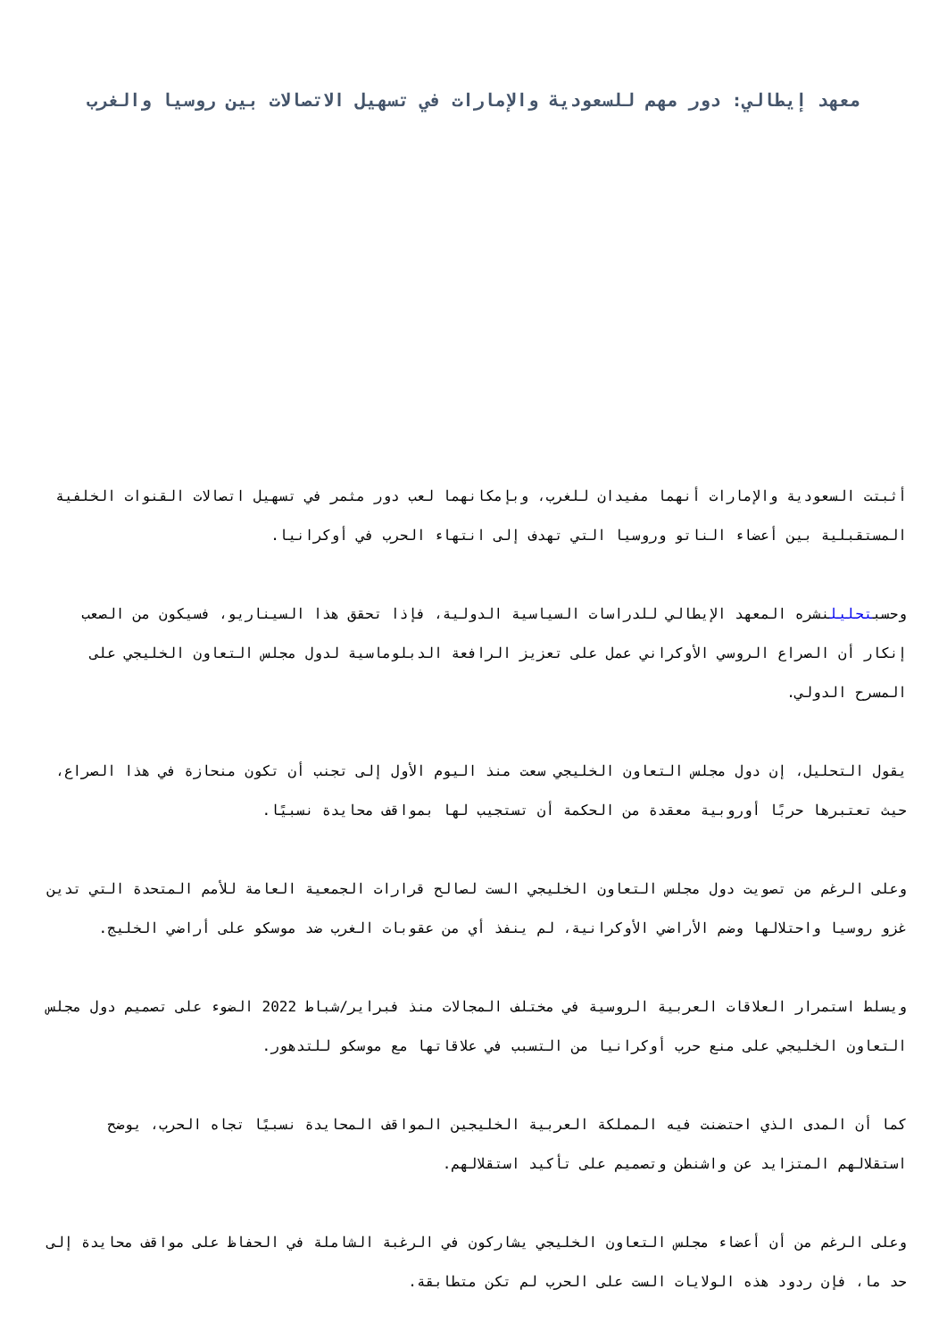معهد إيطالي: دور مهم للسعودية والإمارات في تسهيل الاتصالات بين روسيا والغرب
أثبتت السعودية والإمارات أنهما مفيدان للغرب، وبإمكانهما لعب دور مثمر في تسهيل اتصالات القنوات الخلفية المستقبلية بين أعضاء الناتو وروسيا التي تهدف إلى انتهاء الحرب في أوكرانيا.
وحسبتحليلنشره المعهد الإيطالي للدراسات السياسية الدولية، فإذا تحقق هذا السيناريو، فسيكون من الصعب إنكار أن الصراع الروسي الأوكراني عمل على تعزيز الرافعة الدبلوماسية لدول مجلس التعاون الخليجي على المسرح الدولي.
يقول التحليل، إن دول مجلس التعاون الخليجي سعت منذ اليوم الأول إلى تجنب أن تكون منحازة في هذا الصراع، حيث تعتبرها حربًا أوروبية معقدة من الحكمة أن تستجيب لها بمواقف محايدة نسبيًا.
وعلى الرغم من تصويت دول مجلس التعاون الخليجي الست لصالح قرارات الجمعية العامة للأمم المتحدة التي تدين غزو روسيا واحتلالها وضم الأراضي الأوكرانية، لم ينفذ أي من عقوبات الغرب ضد موسكو على أراضي الخليج.
ويسلط استمرار العلاقات العربية الروسية في مختلف المجالات منذ فبراير/شباط 2022 الضوء على تصميم دول مجلس التعاون الخليجي على منع حرب أوكرانيا من التسبب في علاقاتها مع موسكو للتدهور.
كما أن المدى الذي احتضنت فيه المملكة العربية الخليجين المواقف المحايدة نسبيًا تجاه الحرب، يوضح استقلالهم المتزايد عن واشنطن وتصميم على تأكيد استقلالهم.
وعلى الرغم من أن أعضاء مجلس التعاون الخليجي يشاركون في الرغبة الشاملة في الحفاظ على مواقف محايدة إلى حد ما، فإن ردود هذه الولايات الست على الحرب لم تكن متطابقة.